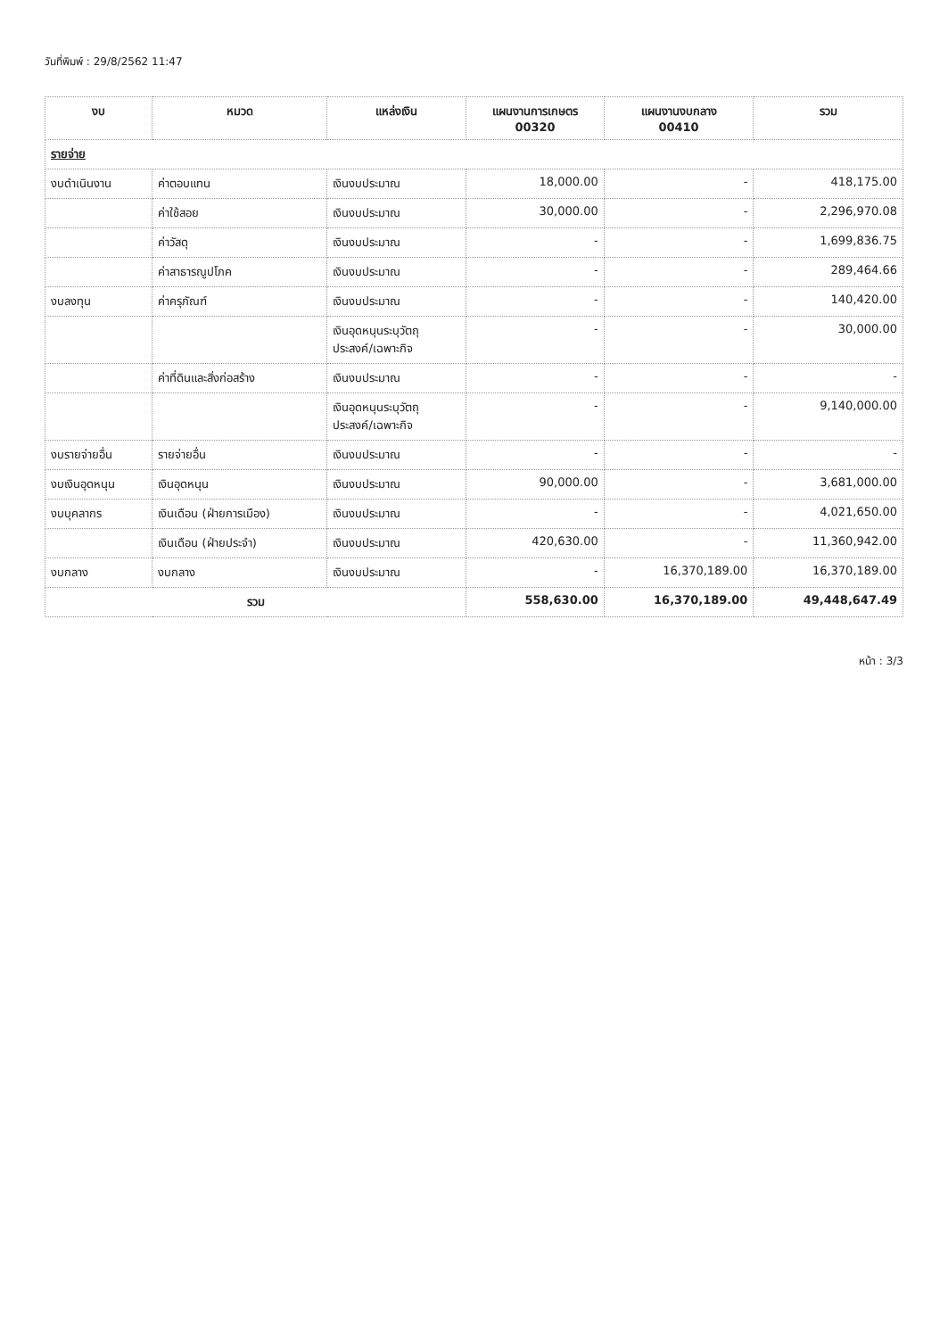วันที่พิมพ์ : 29/8/2562 11:47
| งบ | หมวด | แหล่งเงิน | แผนงานการเกษตร 00320 | แผนงานงบกลาง 00410 | รวม |
| --- | --- | --- | --- | --- | --- |
| รายจ่าย | | | | | |
| งบดำเนินงาน | ค่าตอบแทน | เงินงบประมาณ | 18,000.00 | - | 418,175.00 |
| | ค่าใช้สอย | เงินงบประมาณ | 30,000.00 | - | 2,296,970.08 |
| | ค่าวัสดุ | เงินงบประมาณ | - | - | 1,699,836.75 |
| | ค่าสาธารณูปโภค | เงินงบประมาณ | - | - | 289,464.66 |
| งบลงทุน | ค่าครุภัณฑ์ | เงินงบประมาณ | - | - | 140,420.00 |
| | | เงินอุดหนุนระบุวัตถุ ประสงค์/เฉพาะกิจ | - | - | 30,000.00 |
| | ค่าที่ดินและสิ่งก่อสร้าง | เงินงบประมาณ | - | - | - |
| | | เงินอุดหนุนระบุวัตถุ ประสงค์/เฉพาะกิจ | - | - | 9,140,000.00 |
| งบรายจ่ายอื่น | รายจ่ายอื่น | เงินงบประมาณ | - | - | - |
| งบเงินอุดหนุน | เงินอุดหนุน | เงินงบประมาณ | 90,000.00 | - | 3,681,000.00 |
| งบบุคลากร | เงินเดือน (ฝ่ายการเมือง) | เงินงบประมาณ | - | - | 4,021,650.00 |
| | เงินเดือน (ฝ่ายประจำ) | เงินงบประมาณ | 420,630.00 | - | 11,360,942.00 |
| งบกลาง | งบกลาง | เงินงบประมาณ | - | 16,370,189.00 | 16,370,189.00 |
| รวม | | | 558,630.00 | 16,370,189.00 | 49,448,647.49 |
หน้า : 3/3